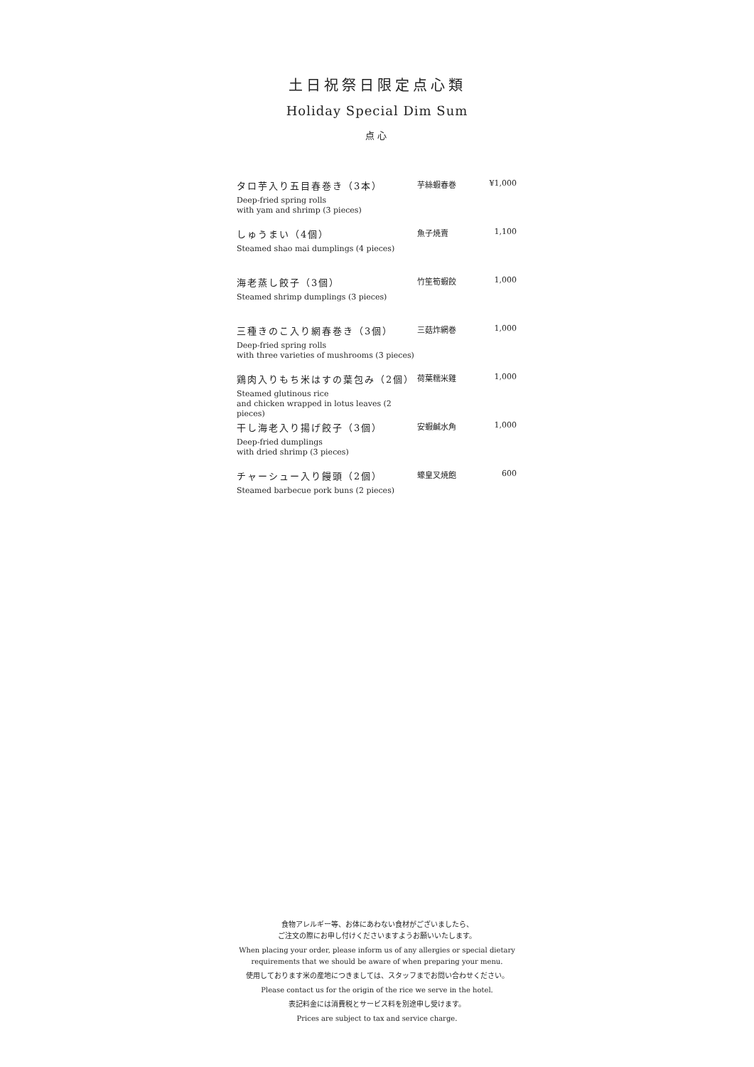土日祝祭日限定点心類
Holiday Special Dim Sum
点心
| タロ芋入り五目春巻き（3本） Deep-fried spring rolls with yam and shrimp (3 pieces) | 芋絲蝦春巻 | ¥1,000 |
| しゅうまい（4個） Steamed shao mai dumplings (4 pieces) | 魚子焼賣 | 1,100 |
| 海老蒸し餃子（3個） Steamed shrimp dumplings (3 pieces) | 竹笙筍蝦餃 | 1,000 |
| 三種きのこ入り網春巻き（3個） Deep-fried spring rolls with three varieties of mushrooms (3 pieces) | 三菇炸網巻 | 1,000 |
| 鶏肉入りもち米はすの葉包み（2個） Steamed glutinous rice and chicken wrapped in lotus leaves (2 pieces) | 荷葉糯米雞 | 1,000 |
| 干し海老入り揚げ餃子（3個） Deep-fried dumplings with dried shrimp (3 pieces) | 安蝦鹹水角 | 1,000 |
| チャーシュー入り饅頭（2個） Steamed barbecue pork buns (2 pieces) | 蠔皇叉焼飽 | 600 |
食物アレルギー等、お体にあわない食材がございましたら、
ご注文の際にお申し付けくださいますようお願いいたします。
When placing your order, please inform us of any allergies or special dietary
requirements that we should be aware of when preparing your menu.
使用しております米の産地につきましては、スタッフまでお問い合わせください。
Please contact us for the origin of the rice we serve in the hotel.
表記料金には消費税とサービス料を別途申し受けます。
Prices are subject to tax and service charge.